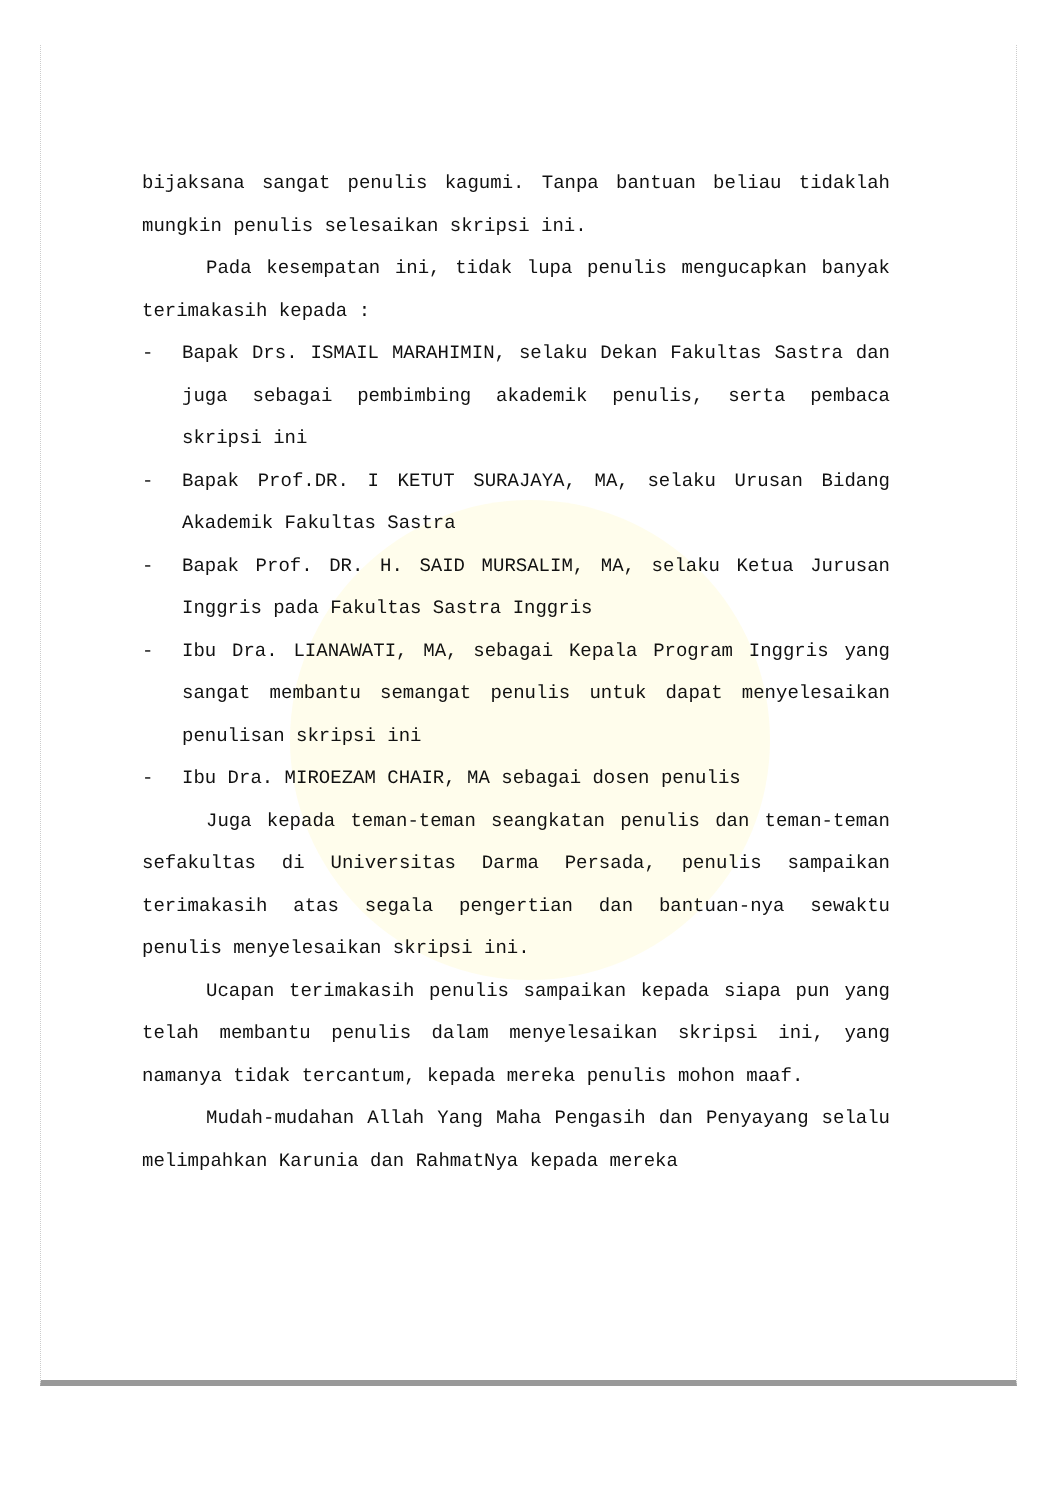bijaksana sangat penulis kagumi. Tanpa bantuan beliau tidaklah mungkin penulis selesaikan skripsi ini.
Pada kesempatan ini, tidak lupa penulis mengucapkan banyak terimakasih kepada :
- Bapak Drs. ISMAIL MARAHIMIN, selaku Dekan Fakultas Sastra dan juga sebagai pembimbing akademik penulis, serta pembaca skripsi ini
- Bapak Prof.DR. I KETUT SURAJAYA, MA, selaku Urusan Bidang Akademik Fakultas Sastra
- Bapak Prof. DR. H. SAID MURSALIM, MA, selaku Ketua Jurusan Inggris pada Fakultas Sastra Inggris
- Ibu Dra. LIANAWATI, MA, sebagai Kepala Program Inggris yang sangat membantu semangat penulis untuk dapat menyelesaikan penulisan skripsi ini
- Ibu Dra. MIROEZAM CHAIR, MA sebagai dosen penulis
Juga kepada teman-teman seangkatan penulis dan teman-teman sefakultas di Universitas Darma Persada, penulis sampaikan terimakasih atas segala pengertian dan bantuan-nya sewaktu penulis menyelesaikan skripsi ini.
Ucapan terimakasih penulis sampaikan kepada siapa pun yang telah membantu penulis dalam menyelesaikan skripsi ini, yang namanya tidak tercantum, kepada mereka penulis mohon maaf.
Mudah-mudahan Allah Yang Maha Pengasih dan Penyayang selalu melimpahkan Karunia dan RahmatNya kepada mereka